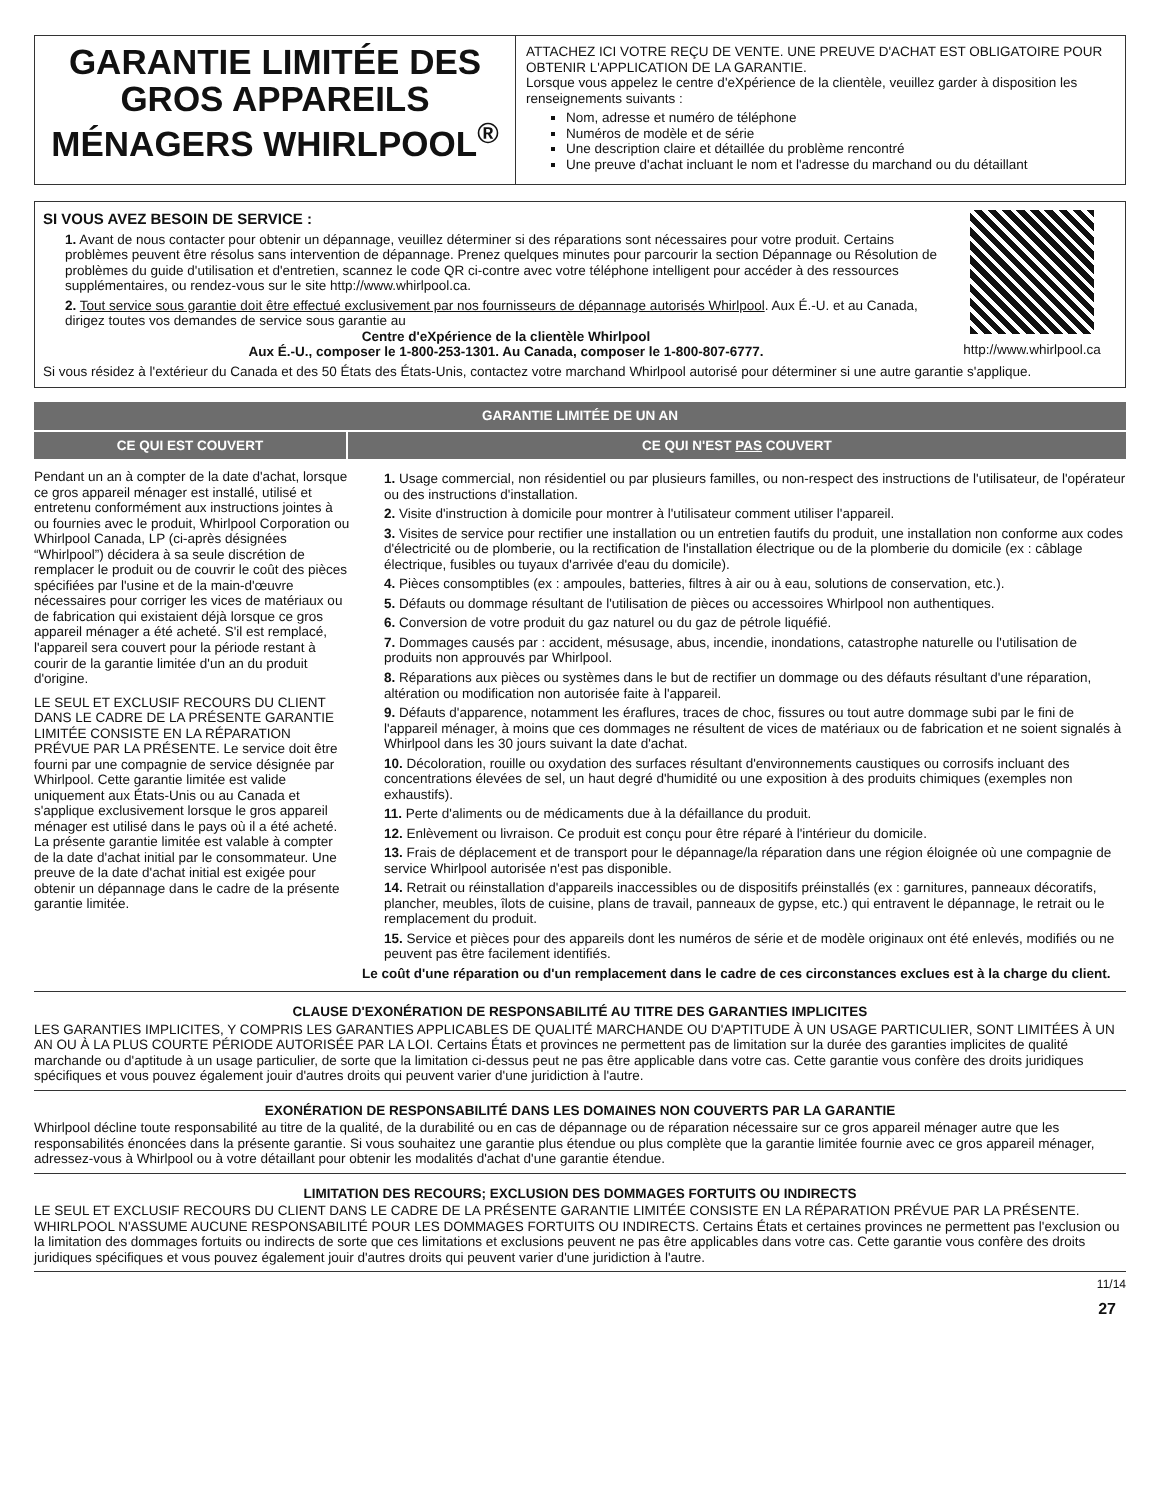GARANTIE LIMITÉE DES GROS APPAREILS MÉNAGERS WHIRLPOOL<sup>®</sup>
ATTACHEZ ICI VOTRE REÇU DE VENTE. UNE PREUVE D'ACHAT EST OBLIGATOIRE POUR OBTENIR L'APPLICATION DE LA GARANTIE.
Lorsque vous appelez le centre d'eXpérience de la clientèle, veuillez garder à disposition les renseignements suivants :
Nom, adresse et numéro de téléphone
Numéros de modèle et de série
Une description claire et détaillée du problème rencontré
Une preuve d'achat incluant le nom et l'adresse du marchand ou du détaillant
SI VOUS AVEZ BESOIN DE SERVICE :
1. Avant de nous contacter pour obtenir un dépannage, veuillez déterminer si des réparations sont nécessaires pour votre produit. Certains problèmes peuvent être résolus sans intervention de dépannage. Prenez quelques minutes pour parcourir la section Dépannage ou Résolution de problèmes du guide d'utilisation et d'entretien, scannez le code QR ci-contre avec votre téléphone intelligent pour accéder à des ressources supplémentaires, ou rendez-vous sur le site http://www.whirlpool.ca.
2. Tout service sous garantie doit être effectué exclusivement par nos fournisseurs de dépannage autorisés Whirlpool. Aux É.-U. et au Canada, dirigez toutes vos demandes de service sous garantie au
Centre d'eXpérience de la clientèle Whirlpool
Aux É.-U., composer le 1-800-253-1301. Au Canada, composer le 1-800-807-6777.
http://www.whirlpool.ca
Si vous résidez à l'extérieur du Canada et des 50 États des États-Unis, contactez votre marchand Whirlpool autorisé pour déterminer si une autre garantie s'applique.
GARANTIE LIMITÉE DE UN AN
CE QUI EST COUVERT CE QUI N'EST PAS COUVERT
Pendant un an à compter de la date d'achat, lorsque ce gros appareil ménager est installé, utilisé et entretenu conformément aux instructions jointes à ou fournies avec le produit, Whirlpool Corporation ou Whirlpool Canada, LP (ci-après désignées “Whirlpool”) décidera à sa seule discrétion de remplacer le produit ou de couvrir le coût des pièces spécifiées par l'usine et de la main-d'œuvre nécessaires pour corriger les vices de matériaux ou de fabrication qui existaient déjà lorsque ce gros appareil ménager a été acheté. S'il est remplacé, l'appareil sera couvert pour la période restant à courir de la garantie limitée d'un an du produit d'origine.
LE SEUL ET EXCLUSIF RECOURS DU CLIENT DANS LE CADRE DE LA PRÉSENTE GARANTIE LIMITÉE CONSISTE EN LA RÉPARATION PRÉVUE PAR LA PRÉSENTE. Le service doit être fourni par une compagnie de service désignée par Whirlpool. Cette garantie limitée est valide uniquement aux États-Unis ou au Canada et s'applique exclusivement lorsque le gros appareil ménager est utilisé dans le pays où il a été acheté. La présente garantie limitée est valable à compter de la date d'achat initial par le consommateur. Une preuve de la date d'achat initial est exigée pour obtenir un dépannage dans le cadre de la présente garantie limitée.
1. Usage commercial, non résidentiel ou par plusieurs familles, ou non-respect des instructions de l'utilisateur, de l'opérateur ou des instructions d'installation.
2. Visite d'instruction à domicile pour montrer à l'utilisateur comment utiliser l'appareil.
3. Visites de service pour rectifier une installation ou un entretien fautifs du produit, une installation non conforme aux codes d'électricité ou de plomberie, ou la rectification de l'installation électrique ou de la plomberie du domicile (ex : câblage électrique, fusibles ou tuyaux d'arrivée d'eau du domicile).
4. Pièces consomptibles (ex : ampoules, batteries, filtres à air ou à eau, solutions de conservation, etc.).
5. Défauts ou dommage résultant de l'utilisation de pièces ou accessoires Whirlpool non authentiques.
6. Conversion de votre produit du gaz naturel ou du gaz de pétrole liquéfié.
7. Dommages causés par : accident, mésusage, abus, incendie, inondations, catastrophe naturelle ou l'utilisation de produits non approuvés par Whirlpool.
8. Réparations aux pièces ou systèmes dans le but de rectifier un dommage ou des défauts résultant d'une réparation, altération ou modification non autorisée faite à l'appareil.
9. Défauts d'apparence, notamment les éraflures, traces de choc, fissures ou tout autre dommage subi par le fini de l'appareil ménager, à moins que ces dommages ne résultent de vices de matériaux ou de fabrication et ne soient signalés à Whirlpool dans les 30 jours suivant la date d'achat.
10. Décoloration, rouille ou oxydation des surfaces résultant d'environnements caustiques ou corrosifs incluant des concentrations élevées de sel, un haut degré d'humidité ou une exposition à des produits chimiques (exemples non exhaustifs).
11. Perte d'aliments ou de médicaments due à la défaillance du produit.
12. Enlèvement ou livraison. Ce produit est conçu pour être réparé à l'intérieur du domicile.
13. Frais de déplacement et de transport pour le dépannage/la réparation dans une région éloignée où une compagnie de service Whirlpool autorisée n'est pas disponible.
14. Retrait ou réinstallation d'appareils inaccessibles ou de dispositifs préinstallés (ex : garnitures, panneaux décoratifs, plancher, meubles, îlots de cuisine, plans de travail, panneaux de gypse, etc.) qui entravent le dépannage, le retrait ou le remplacement du produit.
15. Service et pièces pour des appareils dont les numéros de série et de modèle originaux ont été enlevés, modifiés ou ne peuvent pas être facilement identifiés.
Le coût d'une réparation ou d'un remplacement dans le cadre de ces circonstances exclues est à la charge du client.
CLAUSE D'EXONÉRATION DE RESPONSABILITÉ AU TITRE DES GARANTIES IMPLICITES
LES GARANTIES IMPLICITES, Y COMPRIS LES GARANTIES APPLICABLES DE QUALITÉ MARCHANDE OU D'APTITUDE À UN USAGE PARTICULIER, SONT LIMITÉES À UN AN OU À LA PLUS COURTE PÉRIODE AUTORISÉE PAR LA LOI. Certains États et provinces ne permettent pas de limitation sur la durée des garanties implicites de qualité marchande ou d'aptitude à un usage particulier, de sorte que la limitation ci-dessus peut ne pas être applicable dans votre cas. Cette garantie vous confère des droits juridiques spécifiques et vous pouvez également jouir d'autres droits qui peuvent varier d'une juridiction à l'autre.
EXONÉRATION DE RESPONSABILITÉ DANS LES DOMAINES NON COUVERTS PAR LA GARANTIE
Whirlpool décline toute responsabilité au titre de la qualité, de la durabilité ou en cas de dépannage ou de réparation nécessaire sur ce gros appareil ménager autre que les responsabilités énoncées dans la présente garantie. Si vous souhaitez une garantie plus étendue ou plus complète que la garantie limitée fournie avec ce gros appareil ménager, adressez-vous à Whirlpool ou à votre détaillant pour obtenir les modalités d'achat d'une garantie étendue.
LIMITATION DES RECOURS; EXCLUSION DES DOMMAGES FORTUITS OU INDIRECTS
LE SEUL ET EXCLUSIF RECOURS DU CLIENT DANS LE CADRE DE LA PRÉSENTE GARANTIE LIMITÉE CONSISTE EN LA RÉPARATION PRÉVUE PAR LA PRÉSENTE. WHIRLPOOL N'ASSUME AUCUNE RESPONSABILITÉ POUR LES DOMMAGES FORTUITS OU INDIRECTS. Certains États et certaines provinces ne permettent pas l'exclusion ou la limitation des dommages fortuits ou indirects de sorte que ces limitations et exclusions peuvent ne pas être applicables dans votre cas. Cette garantie vous confère des droits juridiques spécifiques et vous pouvez également jouir d'autres droits qui peuvent varier d'une juridiction à l'autre.
11/14
27